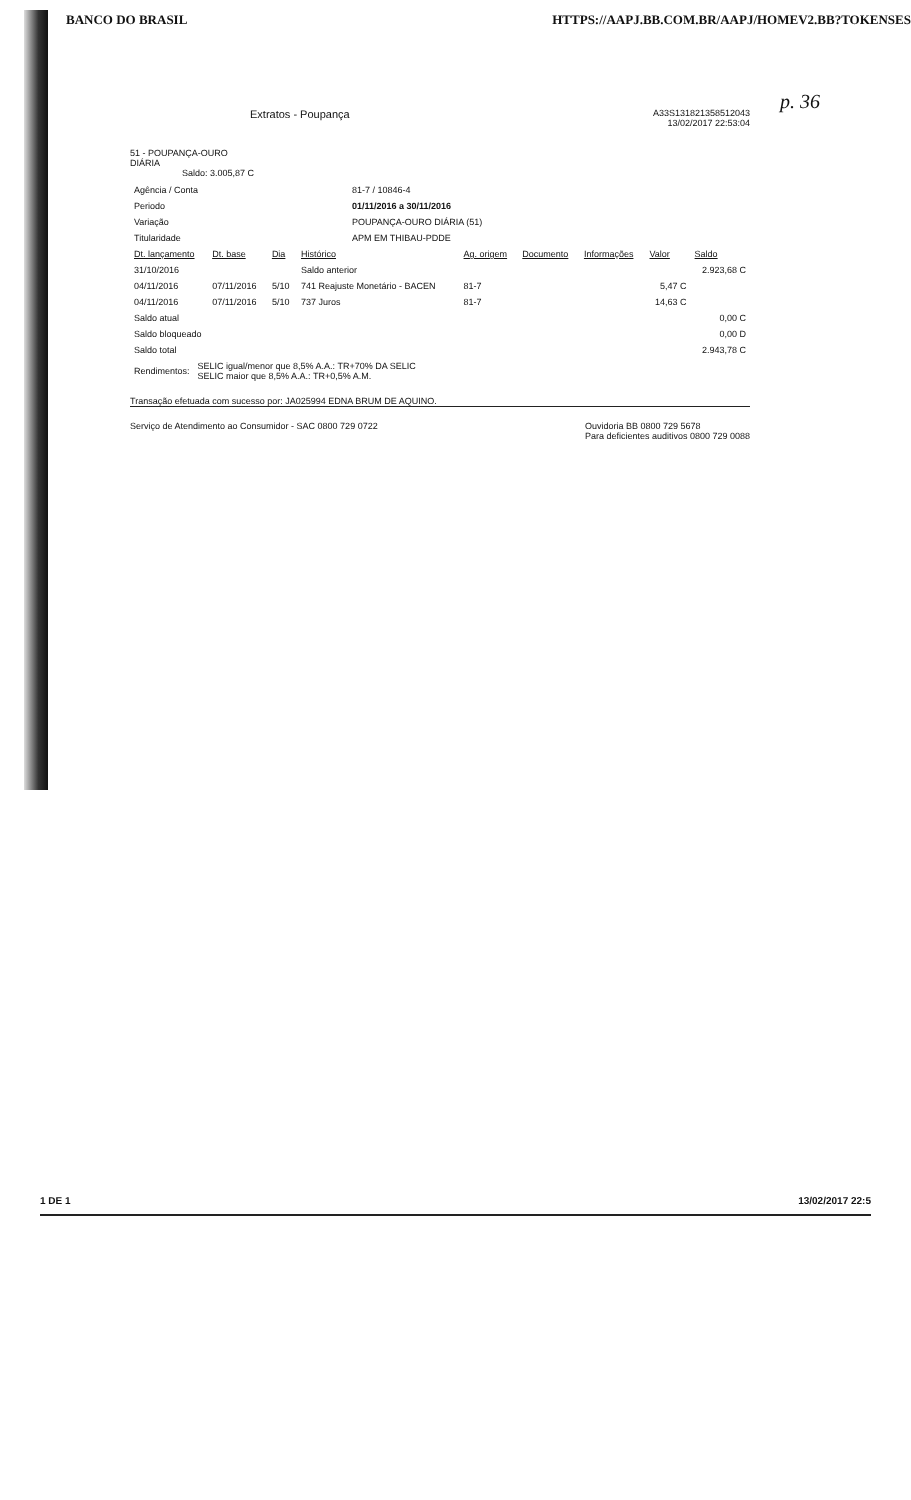BANCO DO BRASIL HTTPS://AAPJ.BB.COM.BR/AAPJ/HOMEV2.BB?TOKENSES
Extratos - Poupança
A33S131821358512043
13/02/2017 22:53:04
51 - POUPANÇA-OURO
DIÁRIA
Saldo: 3.005,87 C
| Agência / Conta | 81-7 / 10846-4 |
| Periodo | 01/11/2016 a 30/11/2016 |
| Variação | POUPANÇA-OURO DIÁRIA (51) |
| Titularidade | APM EM THIBAU-PDDE |
| Dt. lançamento | Dt. base | Dia | Histórico | Ag. origem | Documento | Informações | Valor | Saldo |
| --- | --- | --- | --- | --- | --- | --- | --- | --- |
| 31/10/2016 | | | Saldo anterior | | | | | 2.923,68 C |
| 04/11/2016 | 07/11/2016 | 5/10 | 741 Reajuste Monetário - BACEN | 81-7 | | | 5,47 C | |
| 04/11/2016 | 07/11/2016 | 5/10 | 737 Juros | 81-7 | | | 14,63 C | |
| Saldo atual | | | | | | | | 0,00 C |
| Saldo bloqueado | | | | | | | | 0,00 D |
| Saldo total | | | | | | | | 2.943,78 C |
| Rendimentos: | SELIC igual/menor que 8,5% A.A.: TR+70% DA SELIC SELIC maior que 8,5% A.A.: TR+0,5% A.M. |
Transação efetuada com sucesso por: JA025994 EDNA BRUM DE AQUINO.
Serviço de Atendimento ao Consumidor - SAC 0800 729 0722 Ouvidoria BB 0800 729 5678
Para deficientes auditivos 0800 729 0088
p. 36
1 DE 1 13/02/2017 22:5